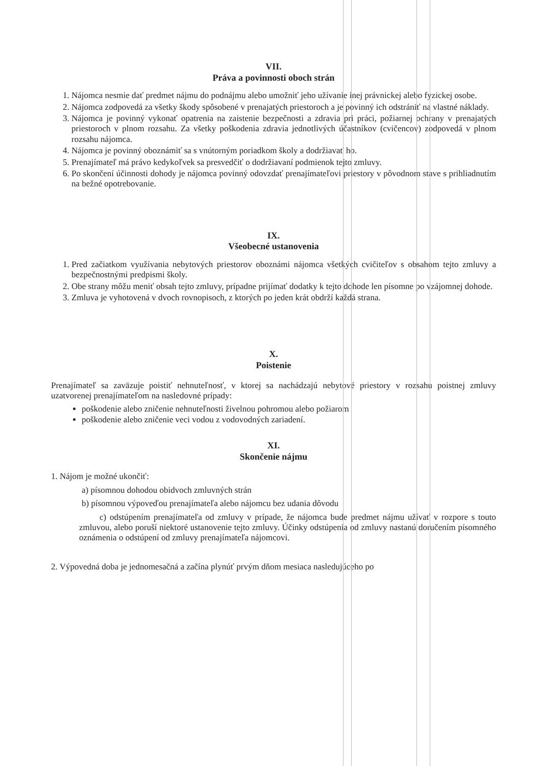VII.
Práva a povinnosti oboch strán
1. Nájomca nesmie dať predmet nájmu do podnájmu alebo umožniť jeho užívanie inej právnickej alebo fyzickej osobe.
2. Nájomca zodpovedá za všetky škody spôsobené v prenajatých priestoroch a je povinný ich odstrániť na vlastné náklady.
3. Nájomca je povinný vykonať opatrenia na zaistenie bezpečnosti a zdravia pri práci, požiarnej ochrany v prenajatých priestoroch v plnom rozsahu. Za všetky poškodenia zdravia jednotlivých účastníkov (cvičencov) zodpovedá v plnom rozsahu nájomca.
4. Nájomca je povinný oboznámiť sa s vnútorným poriadkom školy a dodržiavať ho.
5. Prenajímateľ má právo kedykoľvek sa presvedčiť o dodržiavaní podmienok tejto zmluvy.
6. Po skončení účinnosti dohody je nájomca povinný odovzdať prenajímateľovi priestory v pôvodnom stave s prihliadnutím na bežné opotrebovanie.
IX.
Všeobecné ustanovenia
1. Pred začiatkom využívania nebytových priestorov oboznámi nájomca všetkých cvičiteľov s obsahom tejto zmluvy a bezpečnostnými predpismi školy.
2. Obe strany môžu meniť obsah tejto zmluvy, prípadne prijímať dodatky k tejto dohode len písomne po vzájomnej dohode.
3. Zmluva je vyhotovená v dvoch rovnopisoch, z ktorých po jeden krát obdrží každá strana.
X.
Poistenie
Prenajímateľ sa zaväzuje poistiť nehnuteľnosť, v ktorej sa nachádzajú nebytové priestory v rozsahu poistnej zmluvy uzatvorenej prenajímateľom na nasledovné prípady:
poškodenie alebo zničenie nehnuteľnosti živelnou pohromou alebo požiarom
poškodenie alebo zničenie veci vodou z vodovodných zariadení.
XI.
Skončenie nájmu
1. Nájom je možné ukončiť:
a) písomnou dohodou obidvoch zmluvných strán
b) písomnou výpoveďou prenajímateľa alebo nájomcu bez udania dôvodu
c) odstúpením prenajímateľa od zmluvy v prípade, že nájomca bude predmet nájmu užívať v rozpore s touto zmluvou, alebo poruší niektoré ustanovenie tejto zmluvy. Účinky odstúpenia od zmluvy nastanú doručením písomného oznámenia o odstúpení od zmluvy prenajímateľa nájomcovi.
2. Výpovedná doba je jednomesačná a začína plynúť prvým dňom mesiaca nasledujúceho po